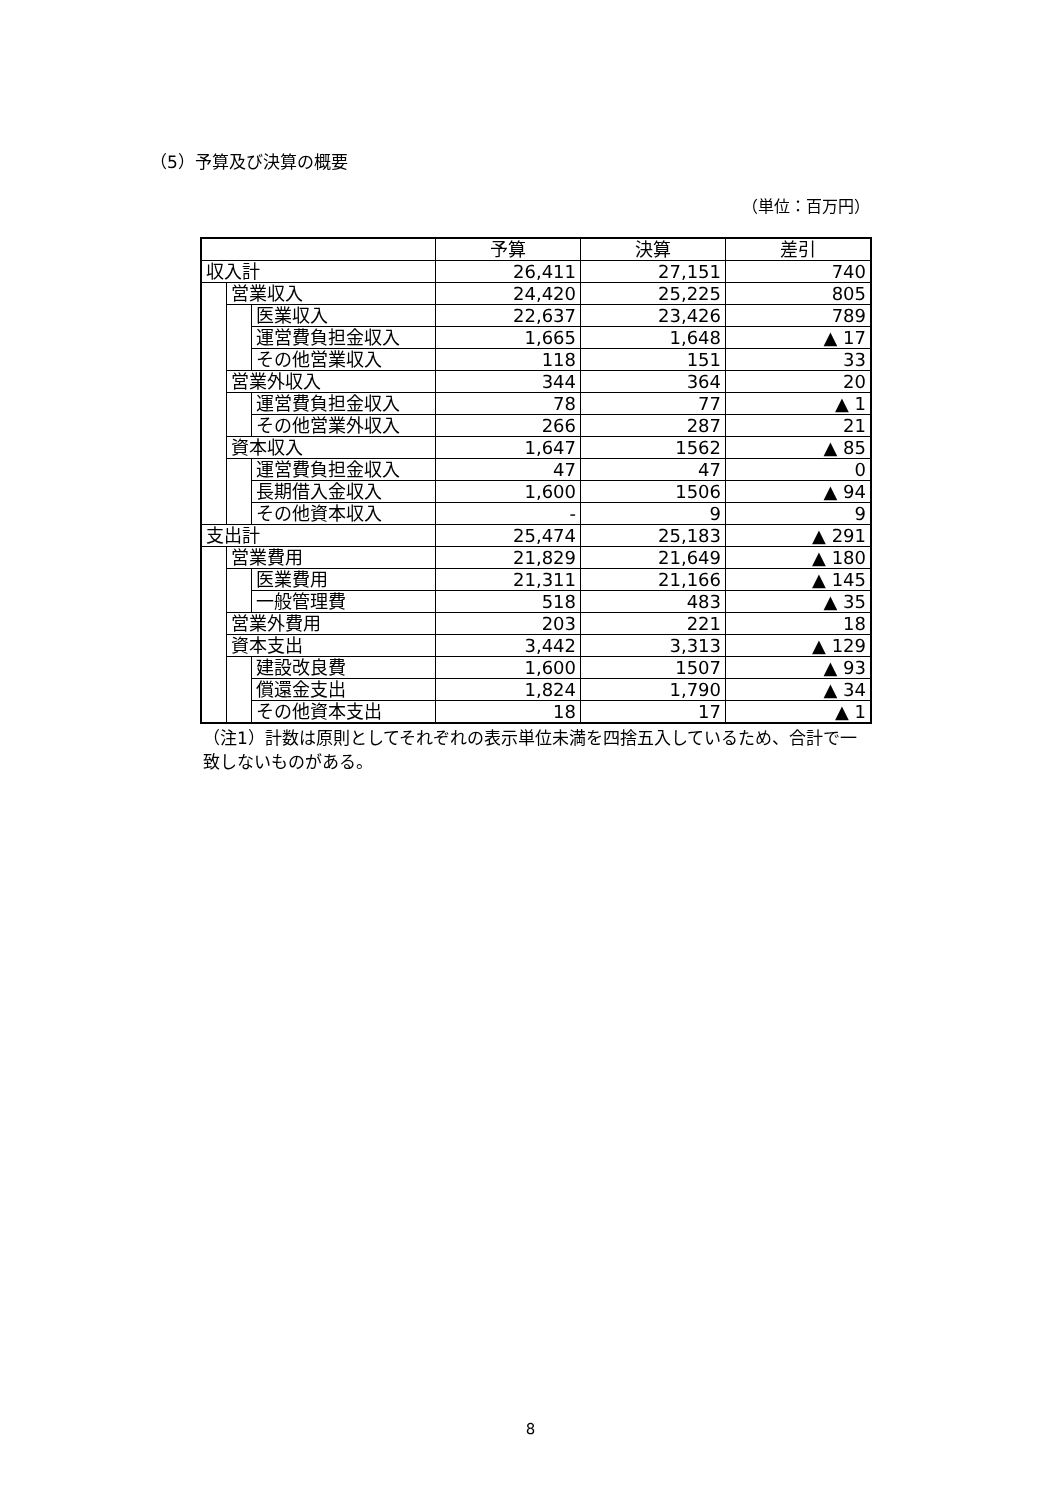（5）予算及び決算の概要
（単位：百万円）
| | | | 予算 | 決算 | 差引 |
| --- | --- | --- | --- | --- | --- |
| 収入計 | | | 26,411 | 27,151 | 740 |
| | 営業収入 | | 24,420 | 25,225 | 805 |
| | | 医業収入 | 22,637 | 23,426 | 789 |
| | | 運営費負担金収入 | 1,665 | 1,648 | ▲ 17 |
| | | その他営業収入 | 118 | 151 | 33 |
| | 営業外収入 | | 344 | 364 | 20 |
| | | 運営費負担金収入 | 78 | 77 | ▲ 1 |
| | | その他営業外収入 | 266 | 287 | 21 |
| | 資本収入 | | 1,647 | 1562 | ▲ 85 |
| | | 運営費負担金収入 | 47 | 47 | 0 |
| | | 長期借入金収入 | 1,600 | 1506 | ▲ 94 |
| | | その他資本収入 | - | 9 | 9 |
| 支出計 | | | 25,474 | 25,183 | ▲ 291 |
| | 営業費用 | | 21,829 | 21,649 | ▲ 180 |
| | | 医業費用 | 21,311 | 21,166 | ▲ 145 |
| | | 一般管理費 | 518 | 483 | ▲ 35 |
| | 営業外費用 | | 203 | 221 | 18 |
| | 資本支出 | | 3,442 | 3,313 | ▲ 129 |
| | | 建設改良費 | 1,600 | 1507 | ▲ 93 |
| | | 償還金支出 | 1,824 | 1,790 | ▲ 34 |
| | | その他資本支出 | 18 | 17 | ▲ 1 |
（注1）計数は原則としてそれぞれの表示単位未満を四捨五入しているため、合計で一致しないものがある。
8